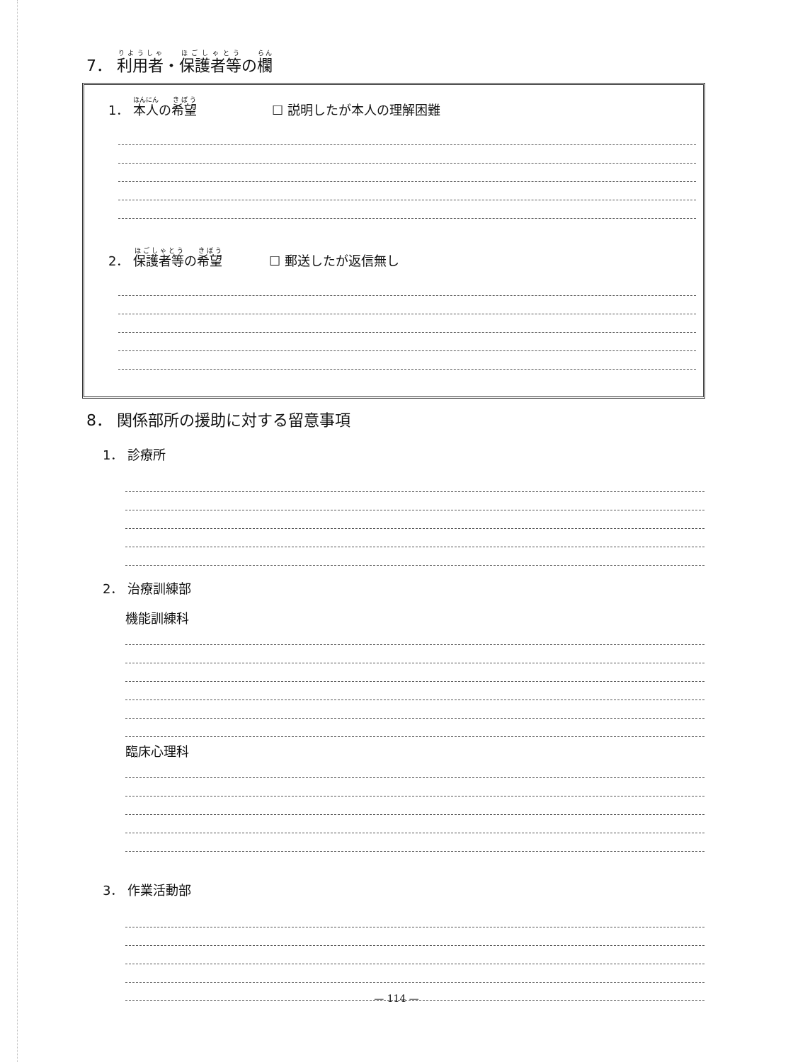7． 利用者・保護者等の欄
1． 本人の希望 ☐ 説明したが本人の理解困難
2． 保護者等の希望 ☐ 郵送したが返信無し
8． 関係部所の援助に対する留意事項
1． 診療所
2． 治療訓練部
機能訓練科
臨床心理科
3． 作業活動部
— 114 —